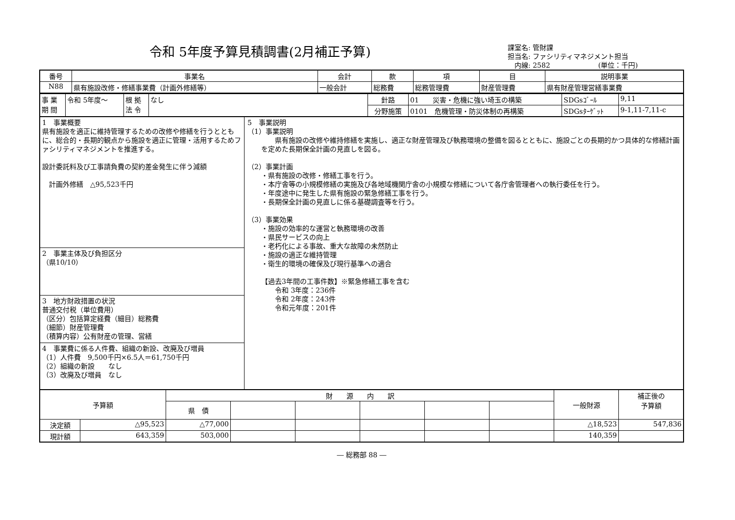令和 5年度予算見積調書(2月補正予算)
課室名: 管財課
担当名: ファシリティマネジメント担当
　内線: 2582　　　　　　　(単位：千円)
| 番号 | 事業名 | 会計 | 款 | 項 | 目 | 説明事業 |
| --- | --- | --- | --- | --- | --- | --- |
| N88 | 県有施設改修・修繕事業費（計画外修繕等） | 一般会計 | 総務費 | 総務管理費 | 財産管理費 | 県有財産管理営繕事業費 |
| 事 業 期 間 | 令和 5年度～ | 根 拠 法 令 | なし | 針路 | 01 災害・危機に強い埼玉の構築 | SDGsｺﾞｰﾙ | 9,11 |
| | | | | 分野施策 | 0101 危機管理・防災体制の再構築 | SDGsﾀｰｹﾞｯﾄ | 9-1,11-7,11-c |
1　事業概要
県有施設を適正に維持管理するための改修や修繕を行うとともに、総合的・長期的観点から施設を適正に管理・活用するためファシリティマネジメントを推進する。
設計委託料及び工事請負費の契約差金発生に伴う減額
　計画外修繕　△95,523千円
2　事業主体及び負担区分
（県10/10）
3　地方財政措置の状況
普通交付税（単位費用）
（区分）包括算定経費（細目）総務費
（細節）財産管理費
（積算内容）公有財産の管理、営繕
4　事業費に係る人件費、組織の新設、改廃及び増員
（1）人件費　9,500千円×6.5人＝61,750千円
（2）組織の新設　　なし
（3）改廃及び増員　なし
5　事業説明
（1）事業説明
　　県有施設の改修や維持修繕を実施し、適正な財産管理及び執務環境の整備を図るとともに、施設ごとの長期的かつ具体的な修繕計画を定めた長期保全計画の見直しを図る。
（2）事業計画
・県有施設の改修・修繕工事を行う。
・本庁舎等の小規模修繕の実施及び各地域機関庁舎の小規模な修繕について各庁舎管理者への執行委任を行う。
・年度途中に発生した県有施設の緊急修繕工事を行う。
・長期保全計画の見直しに係る基礎調査等を行う。
（3）事業効果
・施設の効率的な運営と執務環境の改善
・県民サービスの向上
・老朽化による事故、重大な故障の未然防止
・施設の適正な維持管理
・衛生的環境の確保及び現行基準への適合
【過去3年間の工事件数】※緊急修繕工事を含む
　　令和 3年度：236件
　　令和 2年度：243件
　　令和元年度：201件
| 予算額 | | 財 源 内 訳 | | | | | | 一般財源 | 補正後の 予算額 |
| --- | --- | --- | --- | --- | --- | --- | --- | --- | --- |
| | | 県 債 | | | | | | | |
| 決定額 | △95,523 | △77,000 | | | | | | △18,523 | 547,836 |
| 現計額 | 643,359 | 503,000 | | | | | | 140,359 | |
― 総務部 88 ―